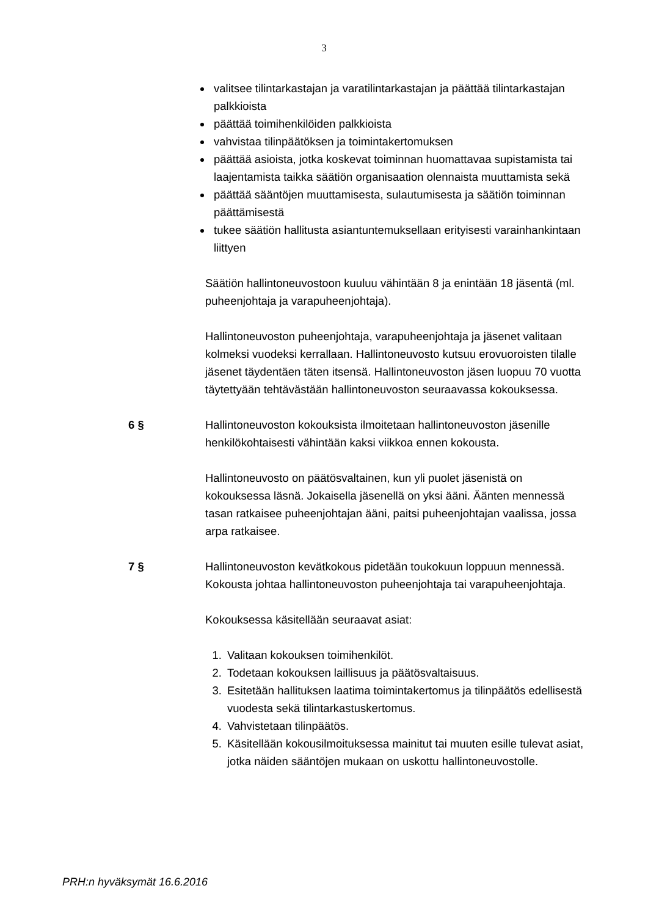3
valitsee tilintarkastajan ja varatilintarkastajan ja päättää tilintarkastajan palkkioista
päättää toimihenkilöiden palkkioista
vahvistaa tilinpäätöksen ja toimintakertomuksen
päättää asioista, jotka koskevat toiminnan huomattavaa supistamista tai laajentamista taikka säätiön organisaation olennaista muuttamista sekä
päättää sääntöjen muuttamisesta, sulautumisesta ja säätiön toiminnan päättämisestä
tukee säätiön hallitusta asiantuntemuksellaan erityisesti varainhankintaan liittyen
Säätiön hallintoneuvostoon kuuluu vähintään 8 ja enintään 18 jäsentä (ml. puheenjohtaja ja varapuheenjohtaja).
Hallintoneuvoston puheenjohtaja, varapuheenjohtaja ja jäsenet valitaan kolmeksi vuodeksi kerrallaan. Hallintoneuvosto kutsuu erovuoroisten tilalle jäsenet täydentäen täten itsensä. Hallintoneuvoston jäsen luopuu 70 vuotta täytettyään tehtävästään hallintoneuvoston seuraavassa kokouksessa.
6 § Hallintoneuvoston kokouksista ilmoitetaan hallintoneuvoston jäsenille henkilökohtaisesti vähintään kaksi viikkoa ennen kokousta.
Hallintoneuvosto on päätösvaltainen, kun yli puolet jäsenistä on kokouksessa läsnä. Jokaisella jäsenellä on yksi ääni. Äänten mennessä tasan ratkaisee puheenjohtajan ääni, paitsi puheenjohtajan vaalissa, jossa arpa ratkaisee.
7 § Hallintoneuvoston kevätkokous pidetään toukokuun loppuun mennessä. Kokousta johtaa hallintoneuvoston puheenjohtaja tai varapuheenjohtaja.
Kokouksessa käsitellään seuraavat asiat:
1. Valitaan kokouksen toimihenkilöt.
2. Todetaan kokouksen laillisuus ja päätösvaltaisuus.
3. Esitetään hallituksen laatima toimintakertomus ja tilinpäätös edellisestä vuodesta sekä tilintarkastuskertomus.
4. Vahvistetaan tilinpäätös.
5. Käsitellään kokousilmoituksessa mainitut tai muuten esille tulevat asiat, jotka näiden sääntöjen mukaan on uskottu hallintoneuvostolle.
PRH:n hyväksymät 16.6.2016